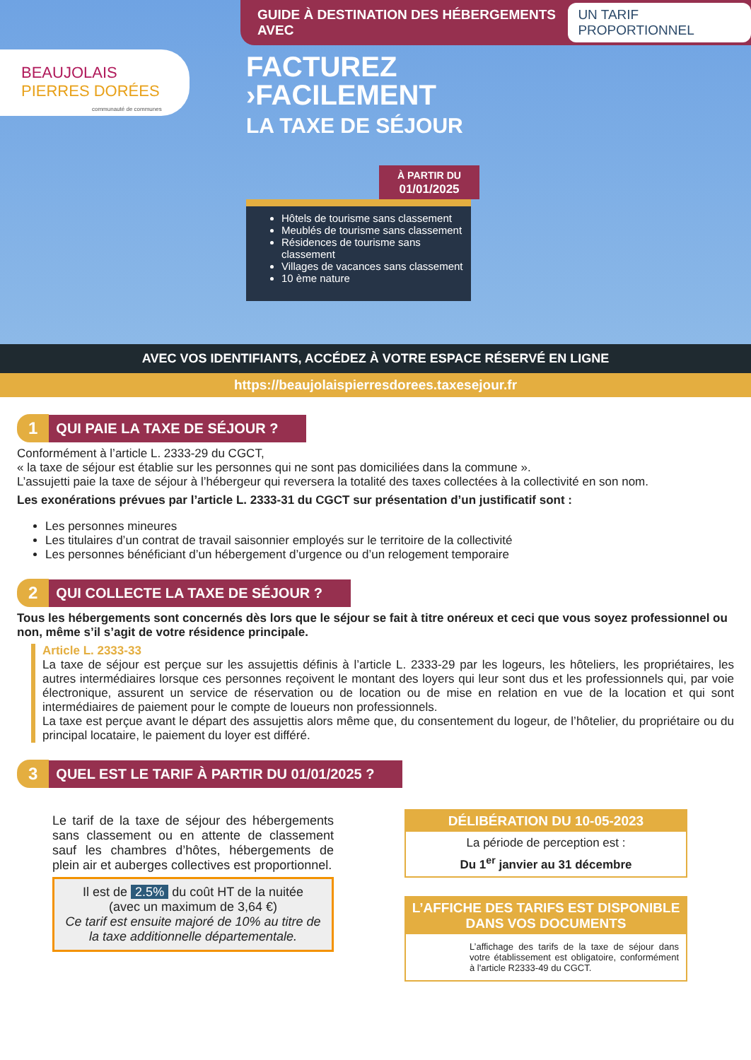GUIDE À DESTINATION DES HÉBERGEMENTS AVEC UN TARIF PROPORTIONNEL
BEAUJOLAIS
PIERRES DORÉES
communauté de communes
FACTUREZ
›FACILEMENT
LA TAXE DE SÉJOUR
À PARTIR DU
01/01/2025
Hôtels de tourisme sans classement
Meublés de tourisme sans classement
Résidences de tourisme sans classement
Villages de vacances sans classement
10 ème nature
AVEC VOS IDENTIFIANTS, ACCÉDEZ À VOTRE ESPACE RÉSERVÉ EN LIGNE
https://beaujolaispierresdorees.taxesejour.fr
1 QUI PAIE LA TAXE DE SÉJOUR ?
Conformément à l’article L. 2333-29 du CGCT,
« la taxe de séjour est établie sur les personnes qui ne sont pas domiciliées dans la commune ».
L’assujetti paie la taxe de séjour à l’hébergeur qui reversera la totalité des taxes collectées à la collectivité en son nom.
Les exonérations prévues par l’article L. 2333-31 du CGCT sur présentation d’un justificatif sont :
Les personnes mineures
Les titulaires d’un contrat de travail saisonnier employés sur le territoire de la collectivité
Les personnes bénéficiant d’un hébergement d’urgence ou d’un relogement temporaire
2 QUI COLLECTE LA TAXE DE SÉJOUR ?
Tous les hébergements sont concernés dès lors que le séjour se fait à titre onéreux et ceci que vous soyez professionnel ou non, même s’il s’agit de votre résidence principale.
Article L. 2333-33
La taxe de séjour est perçue sur les assujettis définis à l’article L. 2333-29 par les logeurs, les hôteliers, les propriétaires, les autres intermédiaires lorsque ces personnes reçoivent le montant des loyers qui leur sont dus et les professionnels qui, par voie électronique, assurent un service de réservation ou de location ou de mise en relation en vue de la location et qui sont intermédiaires de paiement pour le compte de loueurs non professionnels.
La taxe est perçue avant le départ des assujettis alors même que, du consentement du logeur, de l’hôtelier, du propriétaire ou du principal locataire, le paiement du loyer est différé.
3 QUEL EST LE TARIF À PARTIR DU 01/01/2025 ?
Le tarif de la taxe de séjour des hébergements sans classement ou en attente de classement sauf les chambres d’hôtes, hébergements de plein air et auberges collectives est proportionnel.
Il est de 2.5% du coût HT de la nuitée
(avec un maximum de 3,64 €)
Ce tarif est ensuite majoré de 10% au titre de la taxe additionnelle départementale.
DÉLIBÉRATION DU 10-05-2023
La période de perception est :
Du 1<sup>er</sup> janvier au 31 décembre
L’AFFICHE DES TARIFS EST DISPONIBLE DANS VOS DOCUMENTS
L’affichage des tarifs de la taxe de séjour dans votre établissement est obligatoire, conformément à l'article R2333-49 du CGCT.